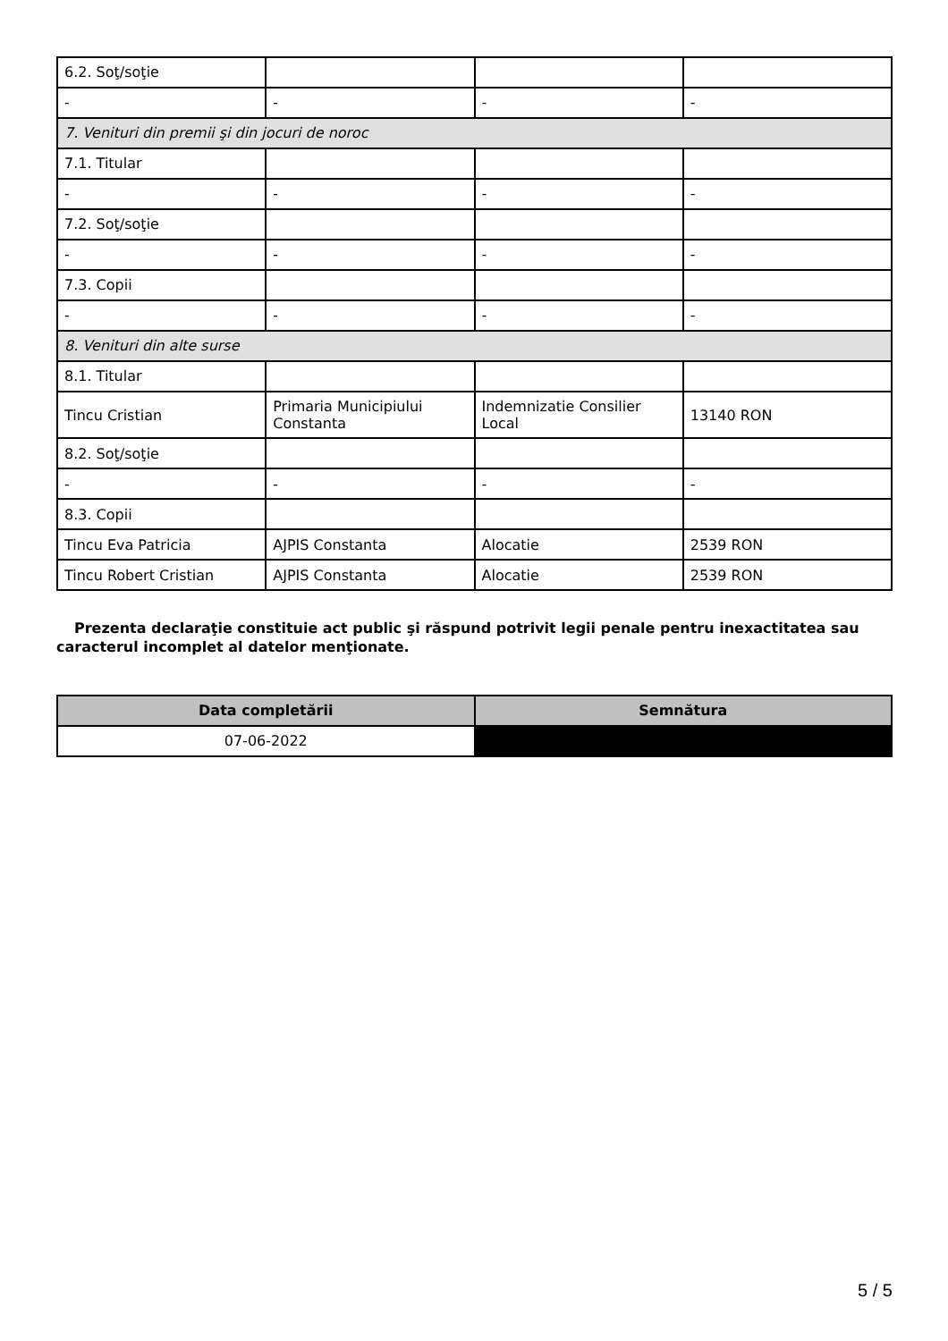| 6.2. Soţ/soţie | | | |
| - | - | - | - |
| 7. Venituri din premii şi din jocuri de noroc | | | |
| 7.1. Titular | | | |
| - | - | - | - |
| 7.2. Soţ/soţie | | | |
| - | - | - | - |
| 7.3. Copii | | | |
| - | - | - | - |
| 8. Venituri din alte surse | | | |
| 8.1. Titular | | | |
| Tincu Cristian | Primaria Municipiului Constanta | Indemnizatie Consilier Local | 13140 RON |
| 8.2. Soţ/soţie | | | |
| - | - | - | - |
| 8.3. Copii | | | |
| Tincu Eva Patricia | AJPIS Constanta | Alocatie | 2539 RON |
| Tincu Robert Cristian | AJPIS Constanta | Alocatie | 2539 RON |
Prezenta declaraţie constituie act public şi răspund potrivit legii penale pentru inexactitatea sau caracterul incomplet al datelor menţionate.
| Data completării | Semnătura |
| --- | --- |
| 07-06-2022 | |
5 / 5